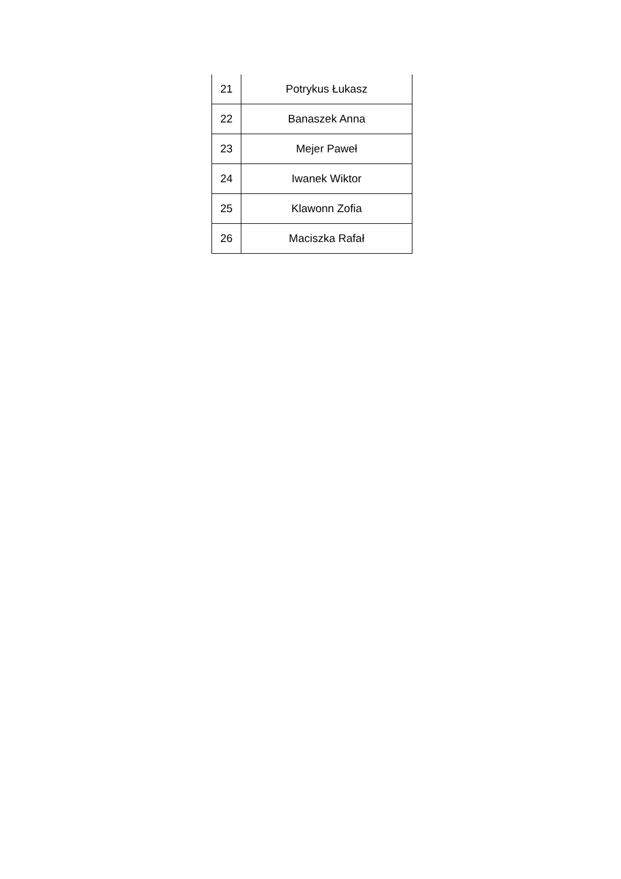| 21 | Potrykus Łukasz |
| 22 | Banaszek Anna |
| 23 | Mejer Paweł |
| 24 | Iwanek Wiktor |
| 25 | Klawonn Zofia |
| 26 | Maciszka Rafał |